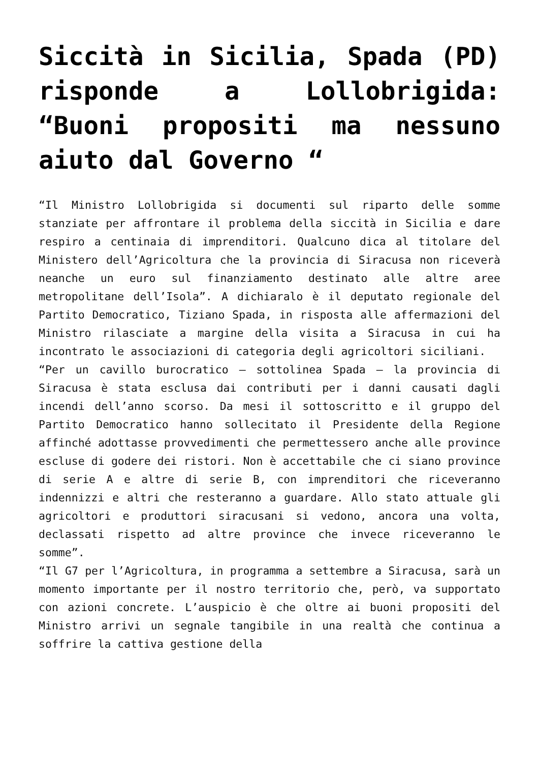Siccità in Sicilia, Spada (PD) risponde a Lollobrigida: “Buoni propositi ma nessuno aiuto dal Governo “
“Il Ministro Lollobrigida si documenti sul riparto delle somme stanziate per affrontare il problema della siccità in Sicilia e dare respiro a centinaia di imprenditori. Qualcuno dica al titolare del Ministero dell’Agricoltura che la provincia di Siracusa non riceverà neanche un euro sul finanziamento destinato alle altre aree metropolitane dell’Isola”. A dichiaralo è il deputato regionale del Partito Democratico, Tiziano Spada, in risposta alle affermazioni del Ministro rilasciate a margine della visita a Siracusa in cui ha incontrato le associazioni di categoria degli agricoltori siciliani.
“Per un cavillo burocratico – sottolinea Spada – la provincia di Siracusa è stata esclusa dai contributi per i danni causati dagli incendi dell’anno scorso. Da mesi il sottoscritto e il gruppo del Partito Democratico hanno sollecitato il Presidente della Regione affinché adottasse provvedimenti che permettessero anche alle province escluse di godere dei ristori. Non è accettabile che ci siano province di serie A e altre di serie B, con imprenditori che riceveranno indennizzi e altri che resteranno a guardare. Allo stato attuale gli agricoltori e produttori siracusani si vedono, ancora una volta, declassati rispetto ad altre province che invece riceveranno le somme”.
“Il G7 per l’Agricoltura, in programma a settembre a Siracusa, sarà un momento importante per il nostro territorio che, però, va supportato con azioni concrete. L’auspicio è che oltre ai buoni propositi del Ministro arrivi un segnale tangibile in una realtà che continua a soffrire la cattiva gestione della